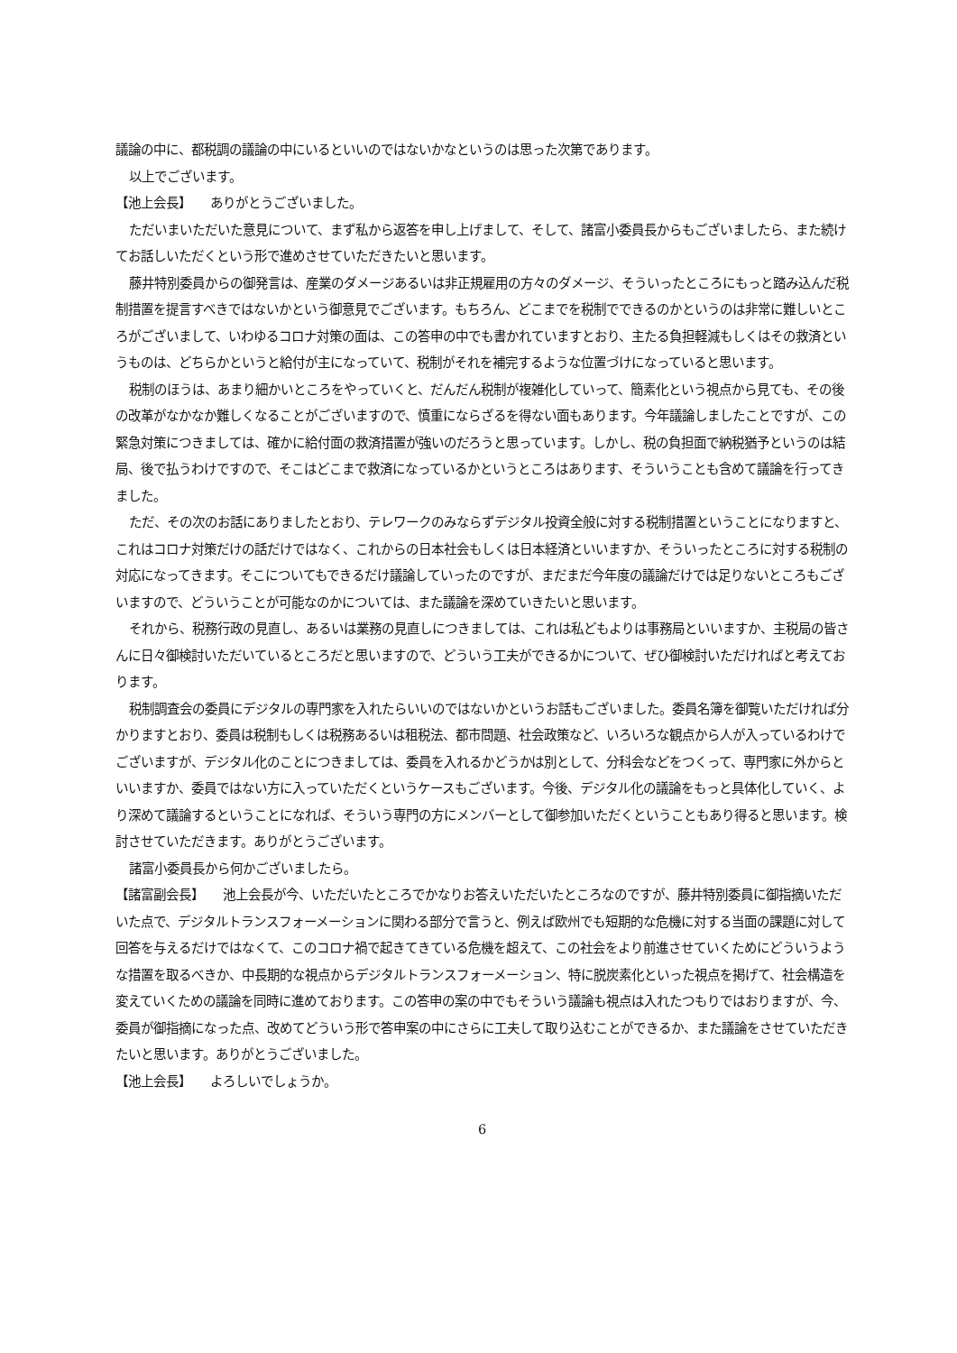議論の中に、都税調の議論の中にいるといいのではないかなというのは思った次第であります。
以上でございます。
【池上会長】　　ありがとうございました。
ただいまいただいた意見について、まず私から返答を申し上げまして、そして、諸富小委員長からもございましたら、また続けてお話しいただくという形で進めさせていただきたいと思います。
藤井特別委員からの御発言は、産業のダメージあるいは非正規雇用の方々のダメージ、そういったところにもっと踏み込んだ税制措置を提言すべきではないかという御意見でございます。もちろん、どこまでを税制でできるのかというのは非常に難しいところがございまして、いわゆるコロナ対策の面は、この答申の中でも書かれていますとおり、主たる負担軽減もしくはその救済というものは、どちらかというと給付が主になっていて、税制がそれを補完するような位置づけになっていると思います。
税制のほうは、あまり細かいところをやっていくと、だんだん税制が複雑化していって、簡素化という視点から見ても、その後の改革がなかなか難しくなることがございますので、慎重にならざるを得ない面もあります。今年議論しましたことですが、この緊急対策につきましては、確かに給付面の救済措置が強いのだろうと思っています。しかし、税の負担面で納税猶予というのは結局、後で払うわけですので、そこはどこまで救済になっているかというところはあります、そういうことも含めて議論を行ってきました。
ただ、その次のお話にありましたとおり、テレワークのみならずデジタル投資全般に対する税制措置ということになりますと、これはコロナ対策だけの話だけではなく、これからの日本社会もしくは日本経済といいますか、そういったところに対する税制の対応になってきます。そこについてもできるだけ議論していったのですが、まだまだ今年度の議論だけでは足りないところもございますので、どういうことが可能なのかについては、また議論を深めていきたいと思います。
それから、税務行政の見直し、あるいは業務の見直しにつきましては、これは私どもよりは事務局といいますか、主税局の皆さんに日々御検討いただいているところだと思いますので、どういう工夫ができるかについて、ぜひ御検討いただければと考えております。
税制調査会の委員にデジタルの専門家を入れたらいいのではないかというお話もございました。委員名簿を御覧いただければ分かりますとおり、委員は税制もしくは税務あるいは租税法、都市問題、社会政策など、いろいろな観点から人が入っているわけでございますが、デジタル化のことにつきましては、委員を入れるかどうかは別として、分科会などをつくって、専門家に外からといいますか、委員ではない方に入っていただくというケースもございます。今後、デジタル化の議論をもっと具体化していく、より深めて議論するということになれば、そういう専門の方にメンバーとして御参加いただくということもあり得ると思います。検討させていただきます。ありがとうございます。
諸富小委員長から何かございましたら。
【諸富副会長】　　池上会長が今、いただいたところでかなりお答えいただいたところなのですが、藤井特別委員に御指摘いただいた点で、デジタルトランスフォーメーションに関わる部分で言うと、例えば欧州でも短期的な危機に対する当面の課題に対して回答を与えるだけではなくて、このコロナ禍で起きてきている危機を超えて、この社会をより前進させていくためにどういうような措置を取るべきか、中長期的な視点からデジタルトランスフォーメーション、特に脱炭素化といった視点を掲げて、社会構造を変えていくための議論を同時に進めております。この答申の案の中でもそういう議論も視点は入れたつもりではおりますが、今、委員が御指摘になった点、改めてどういう形で答申案の中にさらに工夫して取り込むことができるか、また議論をさせていただきたいと思います。ありがとうございました。
【池上会長】　　よろしいでしょうか。
6